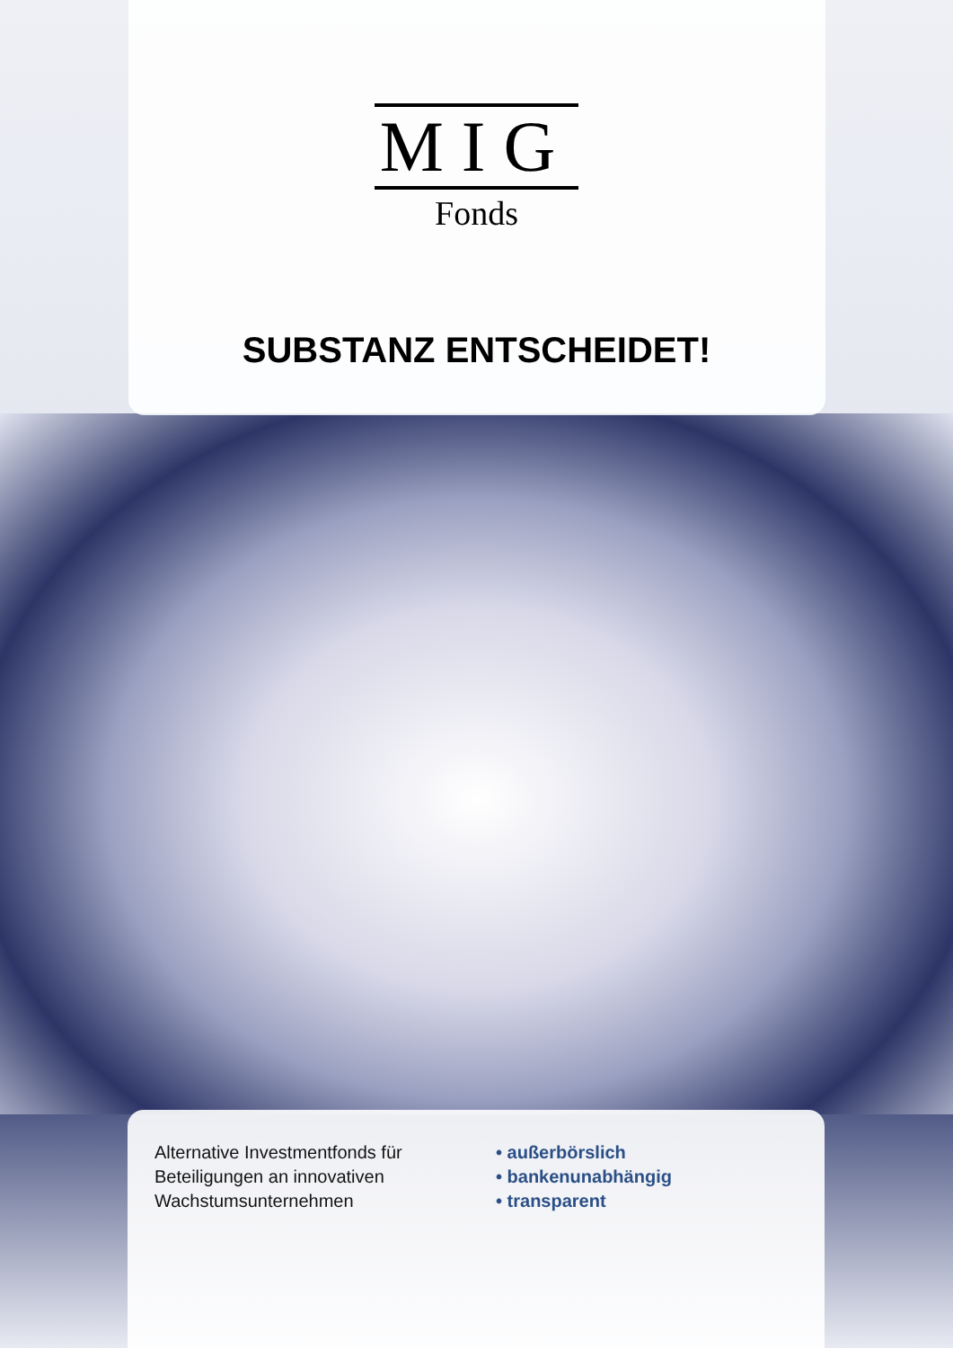MIG
Fonds
SUBSTANZ ENTSCHEIDET!
Alternative Investmentfonds für
Beteiligungen an innovativen
Wachstumsunternehmen
• außerbörslich
• bankenunabhängig
• transparent